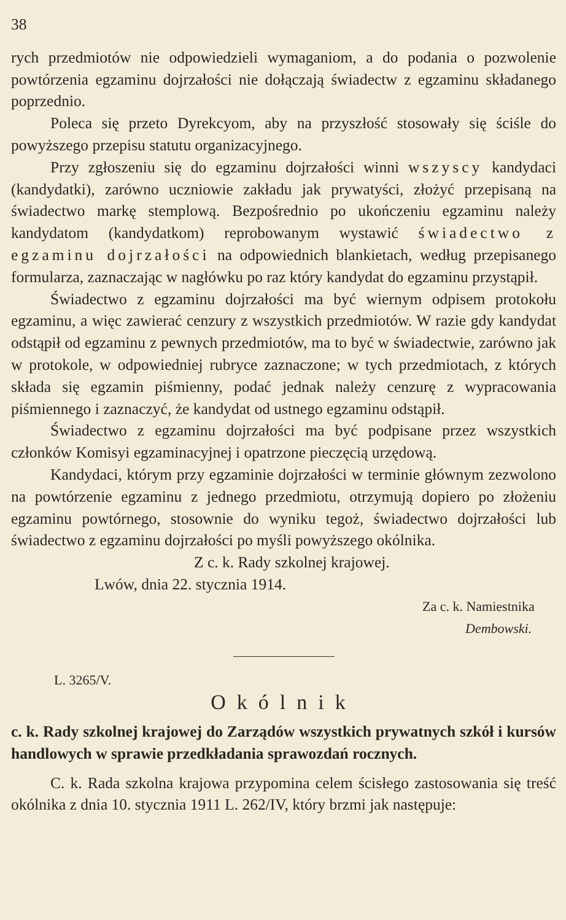38
rych przedmiotów nie odpowiedzieli wymaganiom, a do podania o pozwolenie powtórzenia egzaminu dojrzałości nie dołączają świadectw z egzaminu składanego poprzednio.
Poleca się przeto Dyrekcyom, aby na przyszłość stosowały się ściśle do powyższego przepisu statutu organizacyjnego.
Przy zgłoszeniu się do egzaminu dojrzałości winni wszyscy kandydaci (kandydatki), zarówno uczniowie zakładu jak prywatyści, złożyć przepisaną na świadectwo markę stemplową. Bezpośrednio po ukończeniu egzaminu należy kandydatom (kandydatkom) reprobowanym wystawić świadectwo z egzaminu dojrzałości na odpowiednich blankietach, według przepisanego formularza, zaznaczając w nagłówku po raz który kandydat do egzaminu przystąpił.
Świadectwo z egzaminu dojrzałości ma być wiernym odpisem protokołu egzaminu, a więc zawierać cenzury z wszystkich przedmiotów. W razie gdy kandydat odstąpił od egzaminu z pewnych przedmiotów, ma to być w świadectwie, zarówno jak w protokole, w odpowiedniej rubryce zaznaczone; w tych przedmiotach, z których składa się egzamin piśmienny, podać jednak należy cenzurę z wypracowania piśmiennego i zaznaczyć, że kandydat od ustnego egzaminu odstąpił.
Świadectwo z egzaminu dojrzałości ma być podpisane przez wszystkich członków Komisyi egzaminacyjnej i opatrzone pieczęcią urzędową.
Kandydaci, którym przy egzaminie dojrzałości w terminie głównym zezwolono na powtórzenie egzaminu z jednego przedmiotu, otrzymują dopiero po złożeniu egzaminu powtórnego, stosownie do wyniku tegoż, świadectwo dojrzałości lub świadectwo z egzaminu dojrzałości po myśli powyższego okólnika.
Z c. k. Rady szkolnej krajowej.
Lwów, dnia 22. stycznia 1914.
Za c. k. Namiestnika
Dembowski.
L. 3265/V.
Okólnik
c. k. Rady szkolnej krajowej do Zarządów wszystkich prywatnych szkół i kursów handlowych w sprawie przedkładania sprawozdań rocznych.
C. k. Rada szkolna krajowa przypomina celem ścisłego zastosowania się treść okólnika z dnia 10. stycznia 1911 L. 262/IV, który brzmi jak następuje: